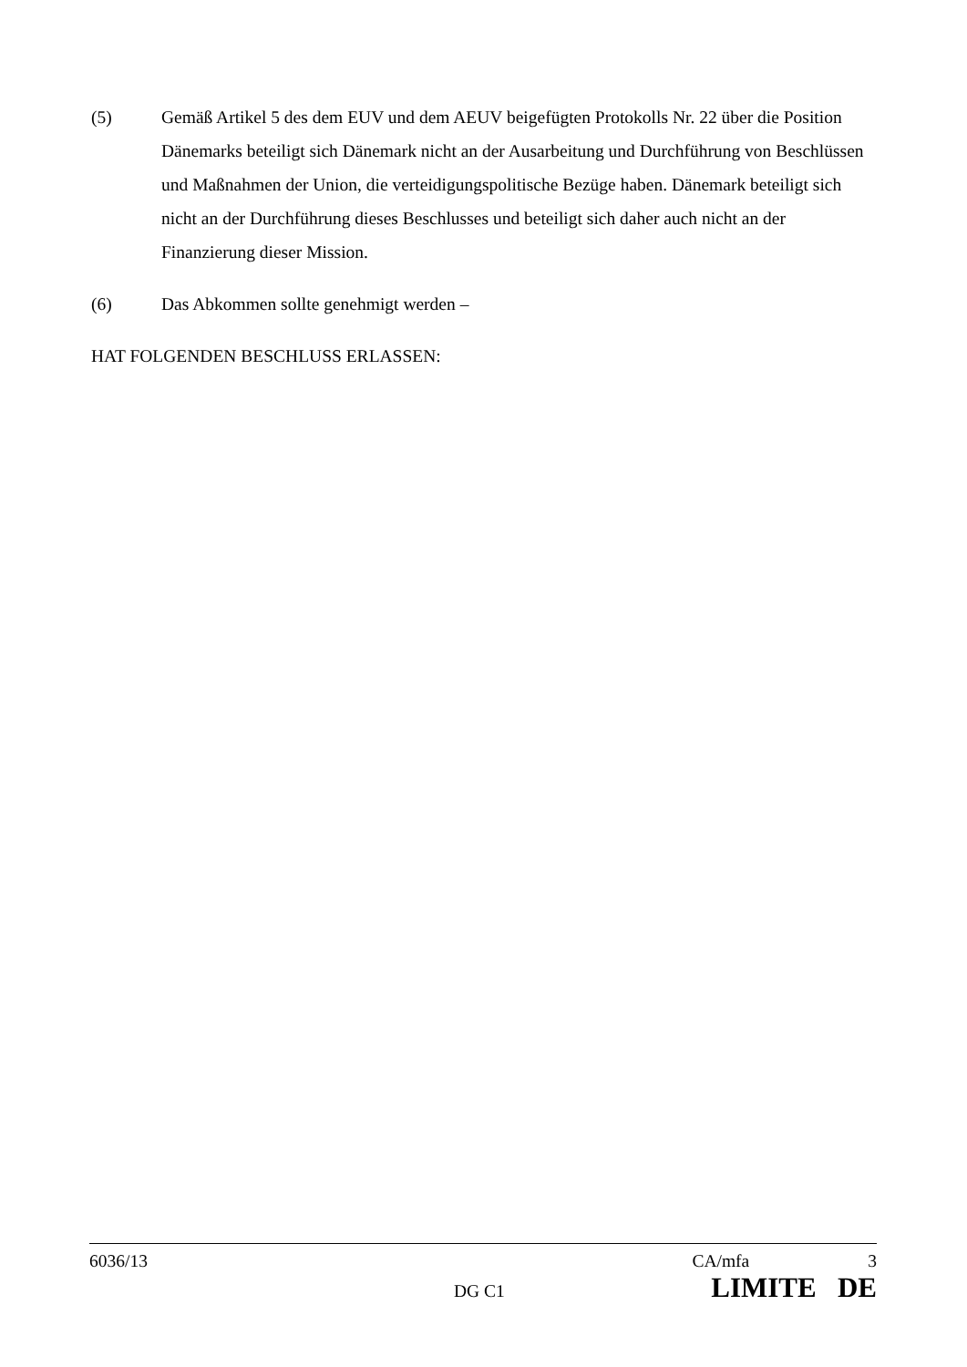(5) Gemäß Artikel 5 des dem EUV und dem AEUV beigefügten Protokolls Nr. 22 über die Position Dänemarks beteiligt sich Dänemark nicht an der Ausarbeitung und Durchführung von Beschlüssen und Maßnahmen der Union, die verteidigungspolitische Bezüge haben. Dänemark beteiligt sich nicht an der Durchführung dieses Beschlusses und beteiligt sich daher auch nicht an der Finanzierung dieser Mission.
(6) Das Abkommen sollte genehmigt werden –
HAT FOLGENDEN BESCHLUSS ERLASSEN:
6036/13 CA/mfa 3
DG C1 LIMITE DE